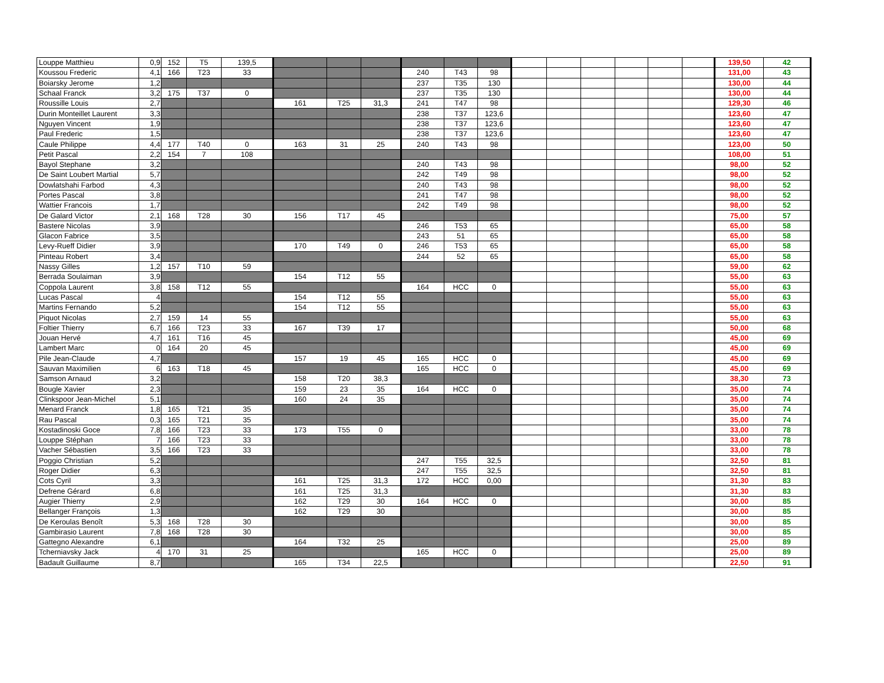| Louppe Matthieu | 0,9 | 152 | T5 | 139,5 | | | | | | | | | | | | | 139,50 | 42 |
| Koussou Frederic | 4,1 | 166 | T23 | 33 | | | | 240 | T43 | 98 | | | | | | | 131,00 | 43 |
| Boiarsky Jerome | 1,2 | | | | | | | 237 | T35 | 130 | | | | | | | 130,00 | 44 |
| Schaal Franck | 3,2 | 175 | T37 | 0 | | | | 237 | T35 | 130 | | | | | | | 130,00 | 44 |
| Roussille Louis | 2,7 | | | | 161 | T25 | 31,3 | 241 | T47 | 98 | | | | | | | 129,30 | 46 |
| Durin Monteillet Laurent | 3,3 | | | | | | | 238 | T37 | 123,6 | | | | | | | 123,60 | 47 |
| Nguyen Vincent | 1,9 | | | | | | | 238 | T37 | 123,6 | | | | | | | 123,60 | 47 |
| Paul Frederic | 1,5 | | | | | | | 238 | T37 | 123,6 | | | | | | | 123,60 | 47 |
| Caule Philippe | 4,4 | 177 | T40 | 0 | 163 | 31 | 25 | 240 | T43 | 98 | | | | | | | 123,00 | 50 |
| Petit Pascal | 2,2 | 154 | 7 | 108 | | | | | | | | | | | | | 108,00 | 51 |
| Bayol Stephane | 3,2 | | | | | | | 240 | T43 | 98 | | | | | | | 98,00 | 52 |
| De Saint Loubert Martial | 5,7 | | | | | | | 242 | T49 | 98 | | | | | | | 98,00 | 52 |
| Dowlatshahi Farbod | 4,3 | | | | | | | 240 | T43 | 98 | | | | | | | 98,00 | 52 |
| Portes Pascal | 3,8 | | | | | | | 241 | T47 | 98 | | | | | | | 98,00 | 52 |
| Wattier Francois | 1,7 | | | | | | | 242 | T49 | 98 | | | | | | | 98,00 | 52 |
| De Galard Victor | 2,1 | 168 | T28 | 30 | 156 | T17 | 45 | | | | | | | | | | 75,00 | 57 |
| Bastere Nicolas | 3,9 | | | | | | | 246 | T53 | 65 | | | | | | | 65,00 | 58 |
| Glacon Fabrice | 3,5 | | | | | | | 243 | 51 | 65 | | | | | | | 65,00 | 58 |
| Levy-Rueff Didier | 3,9 | | | | 170 | T49 | 0 | 246 | T53 | 65 | | | | | | | 65,00 | 58 |
| Pinteau Robert | 3,4 | | | | | | | 244 | 52 | 65 | | | | | | | 65,00 | 58 |
| Nassy Gilles | 1,2 | 157 | T10 | 59 | | | | | | | | | | | | | 59,00 | 62 |
| Berrada Soulaiman | 3,9 | | | | 154 | T12 | 55 | | | | | | | | | | 55,00 | 63 |
| Coppola Laurent | 3,8 | 158 | T12 | 55 | | | | 164 | HCC | 0 | | | | | | | 55,00 | 63 |
| Lucas Pascal | 4 | | | | 154 | T12 | 55 | | | | | | | | | | 55,00 | 63 |
| Martins Fernando | 5,2 | | | | 154 | T12 | 55 | | | | | | | | | | 55,00 | 63 |
| Piquot Nicolas | 2,7 | 159 | 14 | 55 | | | | | | | | | | | | | 55,00 | 63 |
| Foltier Thierry | 6,7 | 166 | T23 | 33 | 167 | T39 | 17 | | | | | | | | | | 50,00 | 68 |
| Jouan Hervé | 4,7 | 161 | T16 | 45 | | | | | | | | | | | | | 45,00 | 69 |
| Lambert Marc | 0 | 164 | 20 | 45 | | | | | | | | | | | | | 45,00 | 69 |
| Pile Jean-Claude | 4,7 | | | | 157 | 19 | 45 | 165 | HCC | 0 | | | | | | | 45,00 | 69 |
| Sauvan Maximilien | 6 | 163 | T18 | 45 | | | | 165 | HCC | 0 | | | | | | | 45,00 | 69 |
| Samson Arnaud | 3,2 | | | | 158 | T20 | 38,3 | | | | | | | | | | 38,30 | 73 |
| Bougle Xavier | 2,3 | | | | 159 | 23 | 35 | 164 | HCC | 0 | | | | | | | 35,00 | 74 |
| Clinkspoor Jean-Michel | 5,1 | | | | 160 | 24 | 35 | | | | | | | | | | 35,00 | 74 |
| Menard Franck | 1,8 | 165 | T21 | 35 | | | | | | | | | | | | | 35,00 | 74 |
| Rau Pascal | 0,3 | 165 | T21 | 35 | | | | | | | | | | | | | 35,00 | 74 |
| Kostadinoski Goce | 7,8 | 166 | T23 | 33 | 173 | T55 | 0 | | | | | | | | | | 33,00 | 78 |
| Louppe Stéphan | 7 | 166 | T23 | 33 | | | | | | | | | | | | | 33,00 | 78 |
| Vacher Sébastien | 3,5 | 166 | T23 | 33 | | | | | | | | | | | | | 33,00 | 78 |
| Poggio Christian | 5,2 | | | | | | | 247 | T55 | 32,5 | | | | | | | 32,50 | 81 |
| Roger Didier | 6,3 | | | | | | | 247 | T55 | 32,5 | | | | | | | 32,50 | 81 |
| Cots Cyril | 3,3 | | | | 161 | T25 | 31,3 | 172 | HCC | 0,00 | | | | | | | 31,30 | 83 |
| Defrene Gérard | 6,8 | | | | 161 | T25 | 31,3 | | | | | | | | | | 31,30 | 83 |
| Augier Thierry | 2,9 | | | | 162 | T29 | 30 | 164 | HCC | 0 | | | | | | | 30,00 | 85 |
| Bellanger François | 1,3 | | | | 162 | T29 | 30 | | | | | | | | | | 30,00 | 85 |
| De Keroulas Benoît | 5,3 | 168 | T28 | 30 | | | | | | | | | | | | | 30,00 | 85 |
| Gambirasio Laurent | 7,8 | 168 | T28 | 30 | | | | | | | | | | | | | 30,00 | 85 |
| Gattegno Alexandre | 6,1 | | | | 164 | T32 | 25 | | | | | | | | | | 25,00 | 89 |
| Tcherniavsky Jack | 4 | 170 | 31 | 25 | | | | 165 | HCC | 0 | | | | | | | 25,00 | 89 |
| Badault Guillaume | 8,7 | | | | 165 | T34 | 22,5 | | | | | | | | | | 22,50 | 91 |